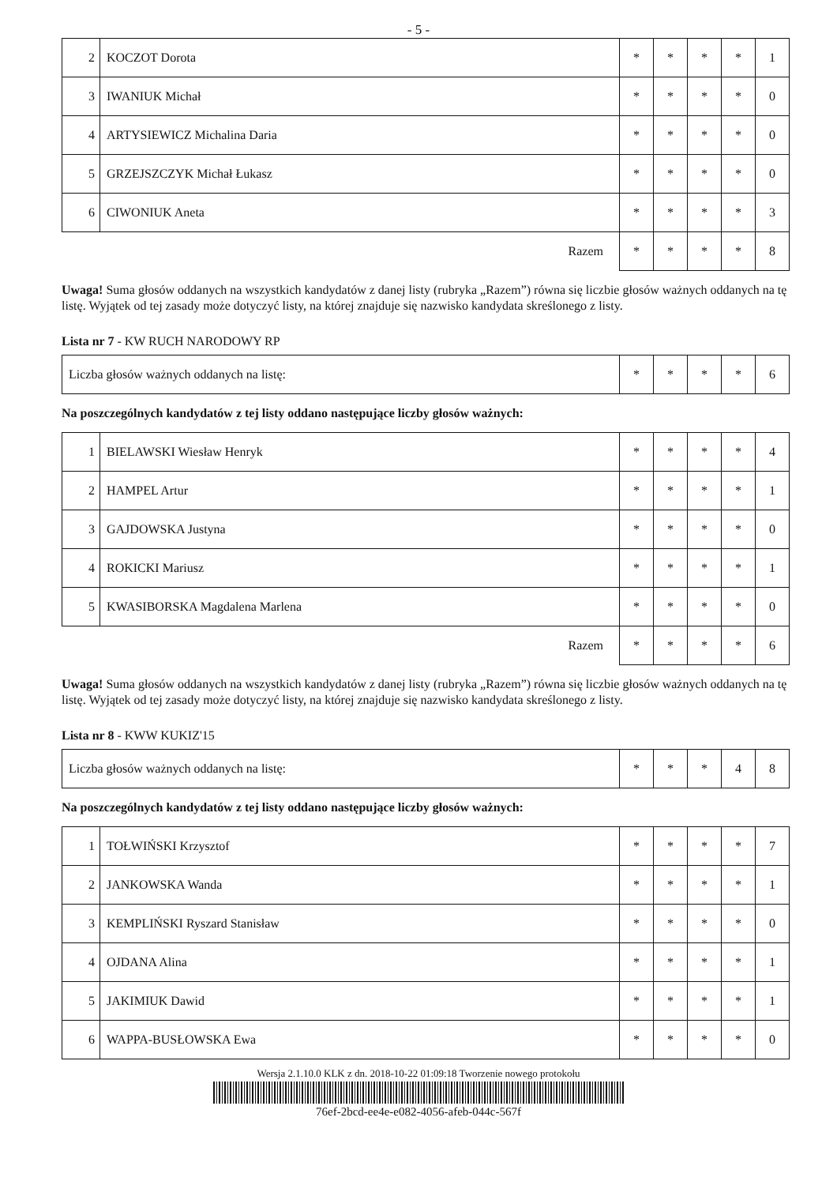- 5 -
| 2 | KOCZOT Dorota | * | * | * | * | 1 |
| 3 | IWANIUK Michał | * | * | * | * | 0 |
| 4 | ARTYSIEWICZ Michalina Daria | * | * | * | * | 0 |
| 5 | GRZEJSZCZYK Michał Łukasz | * | * | * | * | 0 |
| 6 | CIWONIUK Aneta | * | * | * | * | 3 |
| Razem | | * | * | * | * | 8 |
Uwaga! Suma głosów oddanych na wszystkich kandydatów z danej listy (rubryka „Razem”) równa się liczbie głosów ważnych oddanych na tę listę. Wyjątek od tej zasady może dotyczyć listy, na której znajduje się nazwisko kandydata skreślonego z listy.
Lista nr 7 - KW RUCH NARODOWY RP
| Liczba głosów ważnych oddanych na listę: | * | * | * | * | 6 |
Na poszczególnych kandydatów z tej listy oddano następujące liczby głosów ważnych:
| 1 | BIELAWSKI Wiesław Henryk | * | * | * | * | 4 |
| 2 | HAMPEL Artur | * | * | * | * | 1 |
| 3 | GAJDOWSKA Justyna | * | * | * | * | 0 |
| 4 | ROKICKI Mariusz | * | * | * | * | 1 |
| 5 | KWASIBORSKA Magdalena Marlena | * | * | * | * | 0 |
| Razem | | * | * | * | * | 6 |
Uwaga! Suma głosów oddanych na wszystkich kandydatów z danej listy (rubryka „Razem”) równa się liczbie głosów ważnych oddanych na tę listę. Wyjątek od tej zasady może dotyczyć listy, na której znajduje się nazwisko kandydata skreślonego z listy.
Lista nr 8 - KWW KUKIZ'15
| Liczba głosów ważnych oddanych na listę: | * | * | * | 4 | 8 |
Na poszczególnych kandydatów z tej listy oddano następujące liczby głosów ważnych:
| 1 | TOŁWIŃSKI Krzysztof | * | * | * | * | 7 |
| 2 | JANKOWSKA Wanda | * | * | * | * | 1 |
| 3 | KEMPLIŃSKI Ryszard Stanisław | * | * | * | * | 0 |
| 4 | OJDANA Alina | * | * | * | * | 1 |
| 5 | JAKIMIUK Dawid | * | * | * | * | 1 |
| 6 | WAPPA-BUSŁOWSKA Ewa | * | * | * | * | 0 |
Wersja 2.1.10.0 KLK z dn. 2018-10-22 01:09:18 Tworzenie nowego protokołu
76ef-2bcd-ee4e-e082-4056-afeb-044c-567f